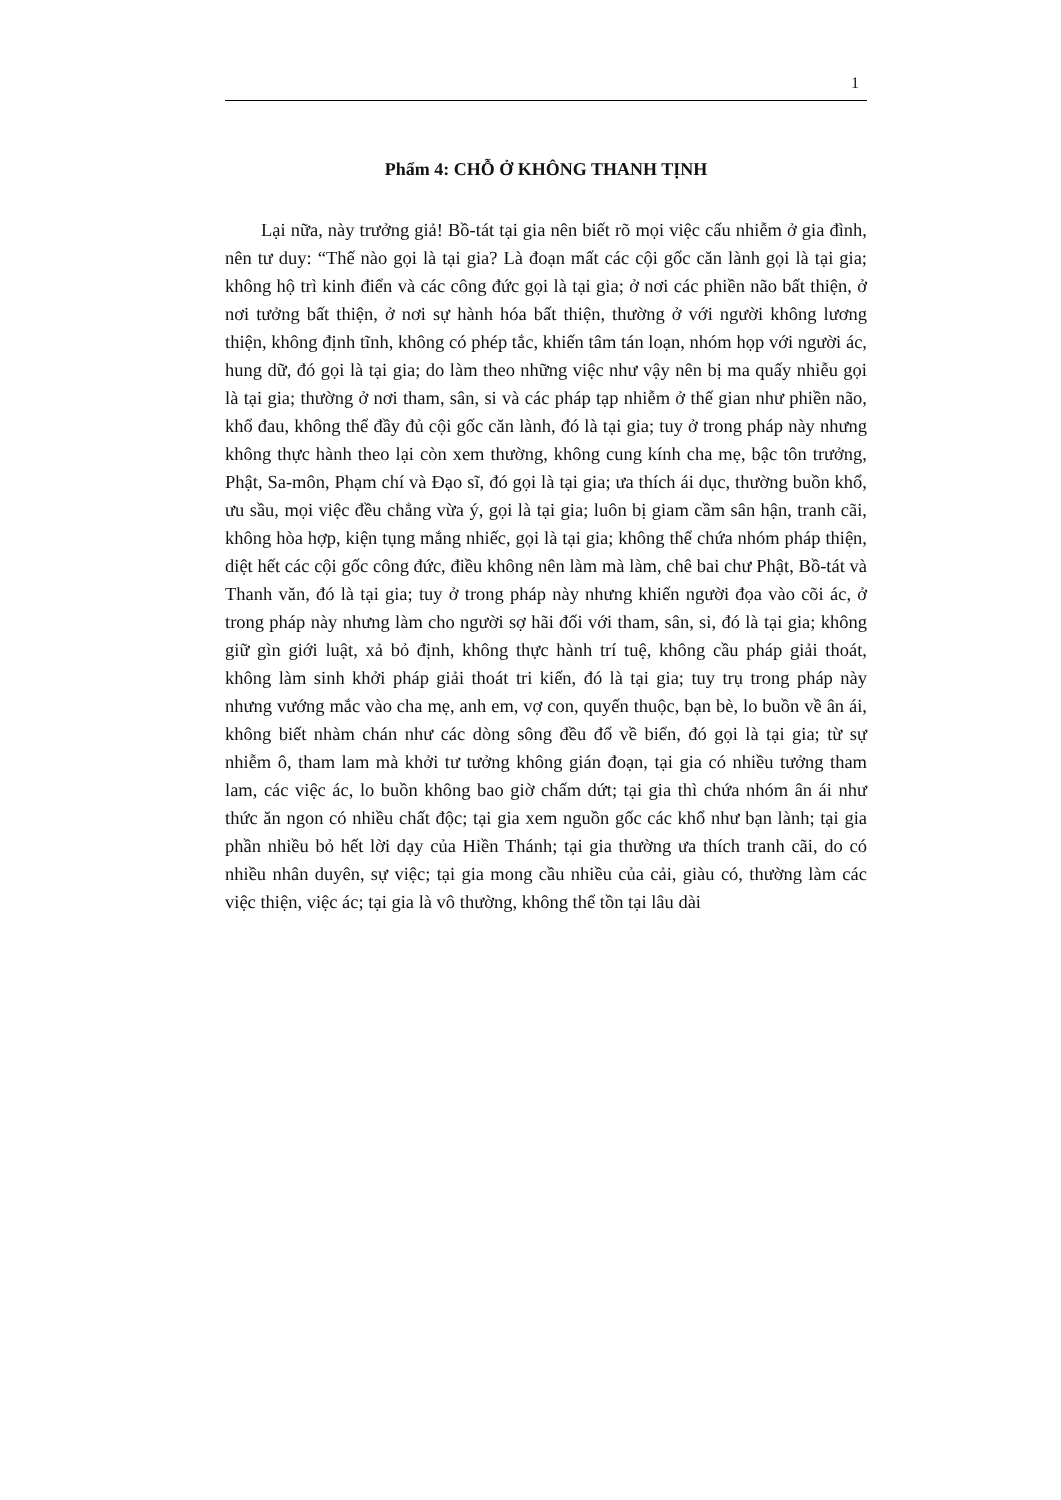1
Phẩm 4: CHỖ Ở KHÔNG THANH TỊNH
Lại nữa, này trưởng giả! Bồ-tát tại gia nên biết rõ mọi việc cấu nhiễm ở gia đình, nên tư duy: “Thế nào gọi là tại gia? Là đoạn mất các cội gốc căn lành gọi là tại gia; không hộ trì kinh điển và các công đức gọi là tại gia; ở nơi các phiền não bất thiện, ở nơi tưởng bất thiện, ở nơi sự hành hóa bất thiện, thường ở với người không lương thiện, không định tĩnh, không có phép tắc, khiến tâm tán loạn, nhóm họp với người ác, hung dữ, đó gọi là tại gia; do làm theo những việc như vậy nên bị ma quấy nhiễu gọi là tại gia; thường ở nơi tham, sân, si và các pháp tạp nhiễm ở thế gian như phiền não, khổ đau, không thể đầy đủ cội gốc căn lành, đó là tại gia; tuy ở trong pháp này nhưng không thực hành theo lại còn xem thường, không cung kính cha mẹ, bậc tôn trưởng, Phật, Sa-môn, Phạm chí và Đạo sĩ, đó gọi là tại gia; ưa thích ái dục, thường buồn khổ, ưu sầu, mọi việc đều chẳng vừa ý, gọi là tại gia; luôn bị giam cầm sân hận, tranh cãi, không hòa hợp, kiện tụng mắng nhiếc, gọi là tại gia; không thể chứa nhóm pháp thiện, diệt hết các cội gốc công đức, điều không nên làm mà làm, chê bai chư Phật, Bồ-tát và Thanh văn, đó là tại gia; tuy ở trong pháp này nhưng khiến người đọa vào cõi ác, ở trong pháp này nhưng làm cho người sợ hãi đối với tham, sân, si, đó là tại gia; không giữ gìn giới luật, xả bỏ định, không thực hành trí tuệ, không cầu pháp giải thoát, không làm sinh khởi pháp giải thoát tri kiến, đó là tại gia; tuy trụ trong pháp này nhưng vướng mắc vào cha mẹ, anh em, vợ con, quyến thuộc, bạn bè, lo buồn về ân ái, không biết nhàm chán như các dòng sông đều đổ về biển, đó gọi là tại gia; từ sự nhiễm ô, tham lam mà khởi tư tưởng không gián đoạn, tại gia có nhiều tưởng tham lam, các việc ác, lo buồn không bao giờ chấm dứt; tại gia thì chứa nhóm ân ái như thức ăn ngon có nhiều chất độc; tại gia xem nguồn gốc các khổ như bạn lành; tại gia phần nhiều bỏ hết lời dạy của Hiền Thánh; tại gia thường ưa thích tranh cãi, do có nhiều nhân duyên, sự việc; tại gia mong cầu nhiều của cải, giàu có, thường làm các việc thiện, việc ác; tại gia là vô thường, không thể tồn tại lâu dài